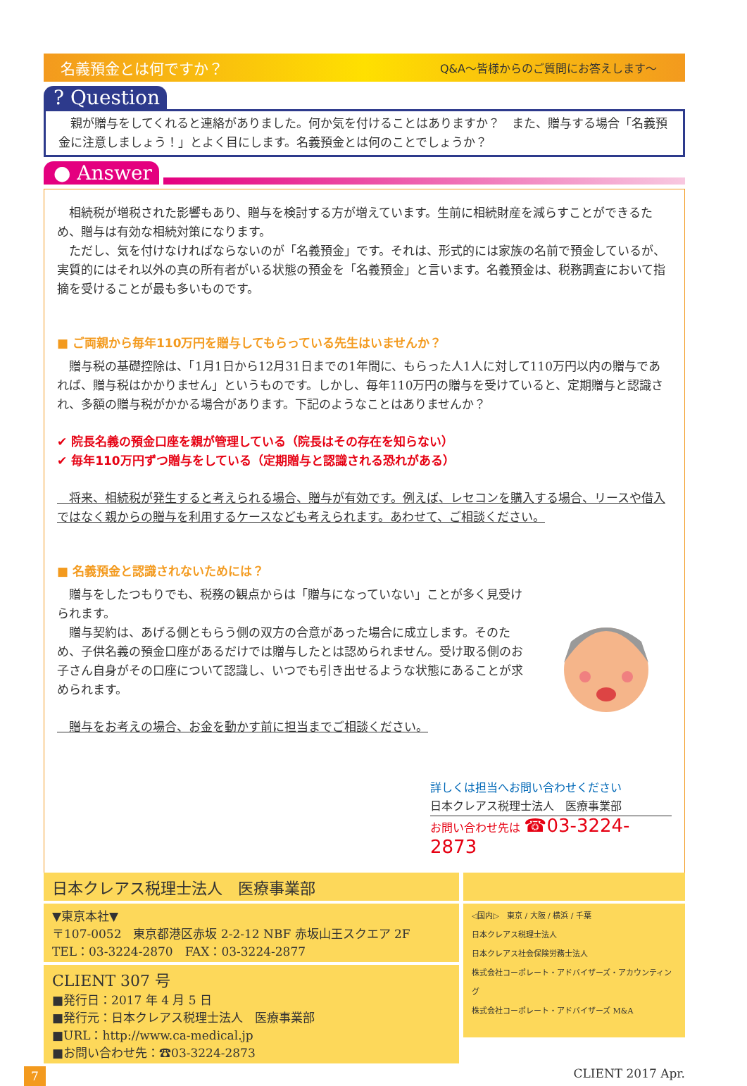名義預金とは何ですか？ Q&A〜皆様からのご質問にお答えします〜
? Question
　親が贈与をしてくれると連絡がありました。何か気を付けることはありますか？　また、贈与する場合「名義預金に注意しましょう！」とよく目にします。名義預金とは何のことでしょうか？
● Answer
　相続税が増税された影響もあり、贈与を検討する方が増えています。生前に相続財産を減らすことができるため、贈与は有効な相続対策になります。
　ただし、気を付けなければならないのが「名義預金」です。それは、形式的には家族の名前で預金しているが、実質的にはそれ以外の真の所有者がいる状態の預金を「名義預金」と言います。名義預金は、税務調査において指摘を受けることが最も多いものです。
■ ご両親から毎年110万円を贈与してもらっている先生はいませんか？
　贈与税の基礎控除は、「1月1日から12月31日までの1年間に、もらった人1人に対して110万円以内の贈与であれば、贈与税はかかりません」というものです。しかし、毎年110万円の贈与を受けていると、定期贈与と認識され、多額の贈与税がかかる場合があります。下記のようなことはありませんか？
✔ 院長名義の預金口座を親が管理している（院長はその存在を知らない）
✔ 毎年110万円ずつ贈与をしている（定期贈与と認識される恐れがある）
　将来、相続税が発生すると考えられる場合、贈与が有効です。例えば、レセコンを購入する場合、リースや借入ではなく親からの贈与を利用するケースなども考えられます。あわせて、ご相談ください。
■ 名義預金と認識されないためには？
　贈与をしたつもりでも、税務の観点からは「贈与になっていない」ことが多く見受けられます。
　贈与契約は、あげる側ともらう側の双方の合意があった場合に成立します。そのため、子供名義の預金口座があるだけでは贈与したとは認められません。受け取る側のお子さん自身がその口座について認識し、いつでも引き出せるような状態にあることが求められます。
　贈与をお考えの場合、お金を動かす前に担当までご相談ください。
詳しくは担当へお問い合わせください
日本クレアス税理士法人　医療事業部
お問い合わせ先は ☎03-3224-2873
日本クレアス税理士法人　医療事業部
▼東京本社▼
〒107-0052　東京都港区赤坂 2-2-12 NBF 赤坂山王スクエア 2F
TEL：03-3224-2870　FAX：03-3224-2877
CLIENT 307 号
■発行日：2017 年 4 月 5 日
■発行元：日本クレアス税理士法人　医療事業部
■URL：http://www.ca-medical.jp
■お問い合わせ先：☎03-3224-2873
◁国内▷　東京 / 大阪 / 横浜 / 千葉
日本クレアス税理士法人
日本クレアス社会保険労務士法人
株式会社コーポレート・アドバイザーズ・アカウンティング
株式会社コーポレート・アドバイザーズ M&A
7 CLIENT 2017 Apr.